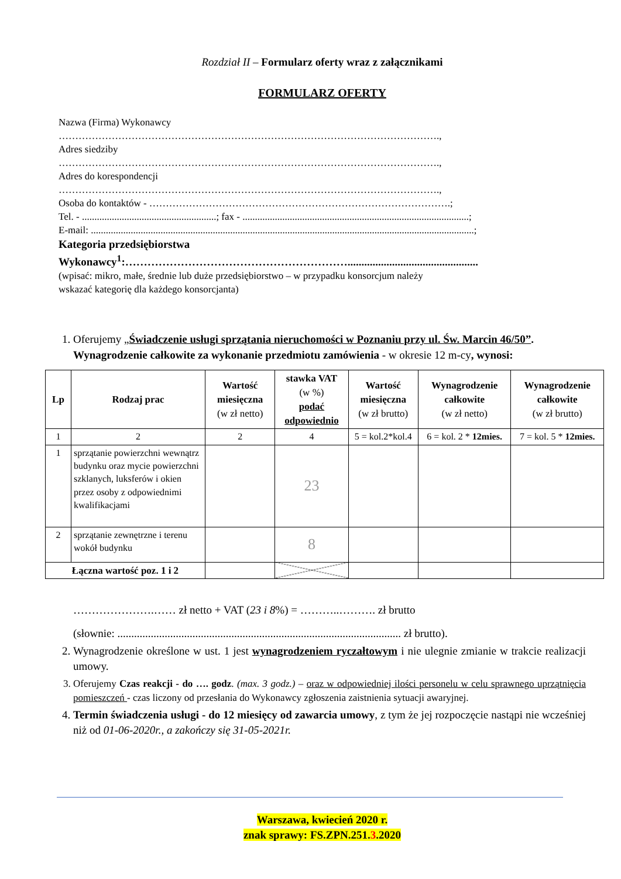Rozdział II – Formularz oferty wraz z załącznikami
FORMULARZ OFERTY
Nazwa (Firma) Wykonawcy
…………………………………………………………………………………………………….,
Adres siedziby
…………………………………………………………………………………………………….,
Adres do korespondencji
…………………………………………………………………………………………………….,
Osoba do kontaktów - ……………………………………………………………………………….;
Tel. - ......................................................; fax - ...........................................................................................;
E-mail: ..........................................................................................................................................................;
Kategoria przedsiębiorstwa
Wykonawcy<sup>1</sup>:……………………………………………………...............................................
(wpisać: mikro, małe, średnie lub duże przedsiębiorstwo – w przypadku konsorcjum należy
wskazać kategorię dla każdego konsorcjanta)
1. Oferujemy „Świadczenie usługi sprzątania nieruchomości w Poznaniu przy ul. Św. Marcin 46/50”.
Wynagrodzenie całkowite za wykonanie przedmiotu zamówienia - w okresie 12 m-cy, wynosi:
| Lp | Rodzaj prac | Wartość miesięczna (w zł netto) | stawka VAT (w %) podać odpowiednio | Wartość miesięczna (w zł brutto) | Wynagrodzenie całkowite (w zł netto) | Wynagrodzenie całkowite (w zł brutto) |
| --- | --- | --- | --- | --- | --- | --- |
| 1 | 2 | 2 | 4 | 5 = kol.2*kol.4 | 6 = kol. 2 * 12mies. | 7 = kol. 5 * 12mies. |
| 1 | sprzątanie powierzchni wewnątrz budynku oraz mycie powierzchni szklanych, luksferów i okien przez osoby z odpowiednimi kwalifikacjami | | 23 | | | |
| 2 | sprzątanie zewnętrzne i terenu wokół budynku | | 8 | | | |
| Łączna wartość poz. 1 i 2 | | | | | | |
………………….…… zł netto + VAT (23 i 8%) = ………..………. zł brutto
(słownie: ...................................................................................................... zł brutto).
2. Wynagrodzenie określone w ust. 1 jest wynagrodzeniem ryczałtowym i nie ulegnie zmianie w trakcie realizacji umowy.
3. Oferujemy Czas reakcji - do …. godz. (max. 3 godz.) – oraz w odpowiedniej ilości personelu w celu sprawnego uprzątnięcia pomieszczeń - czas liczony od przesłania do Wykonawcy zgłoszenia zaistnienia sytuacji awaryjnej.
4. Termin świadczenia usługi - do 12 miesięcy od zawarcia umowy, z tym że jej rozpoczęcie nastąpi nie wcześniej niż od 01-06-2020r., a zakończy się 31-05-2021r.
Warszawa, kwiecień 2020 r.
znak sprawy: FS.ZPN.251.3.2020